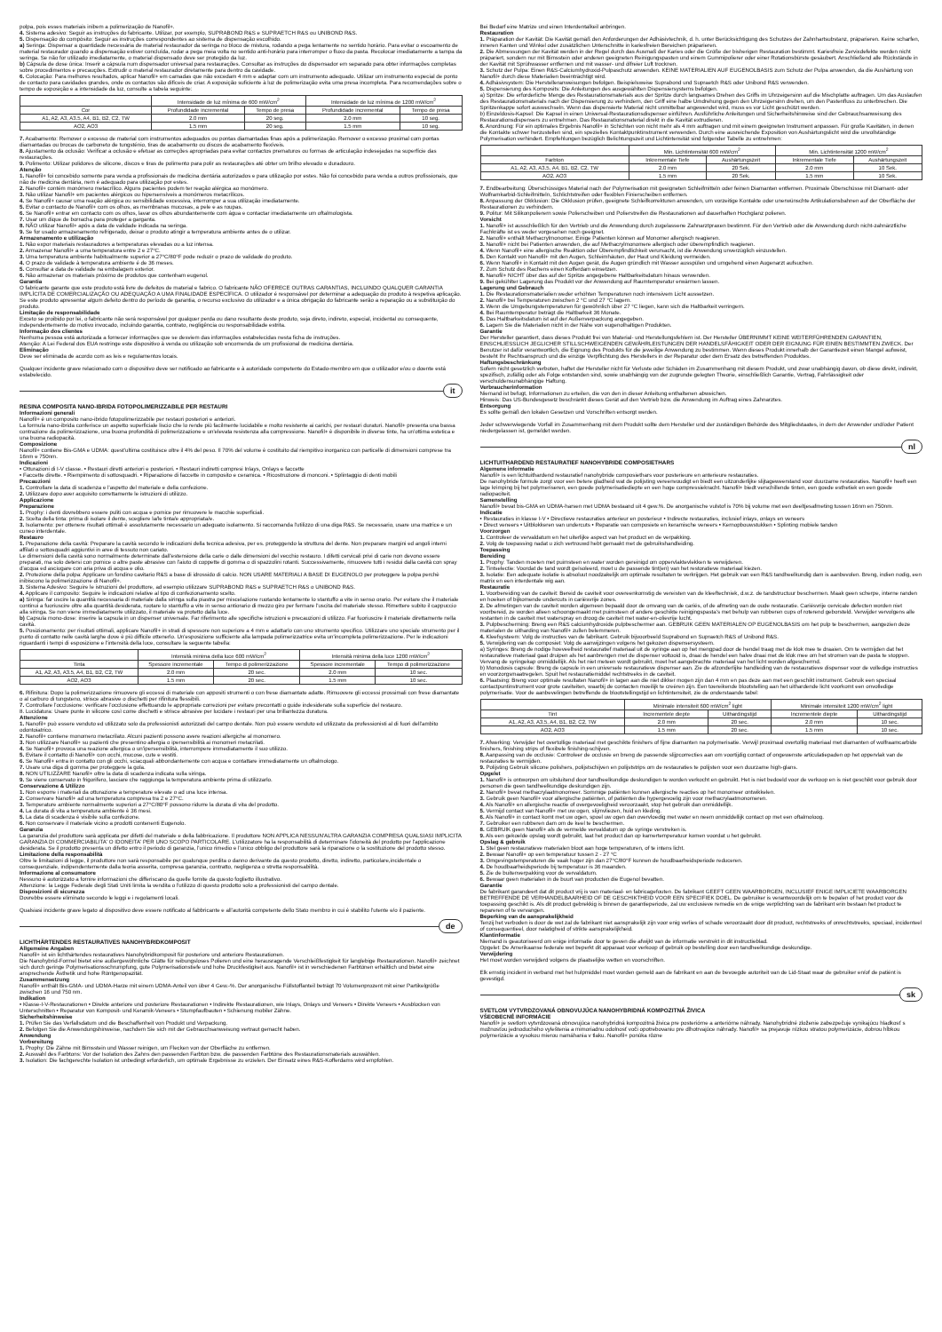polpa, pois esses materiais inibem a polimerização de Nanofil+.
4. Sistema adesivo: Seguir as instruções do fabricante. Utilizar, por exemplo, SUPRABOND R&S e SUPRAETCH R&S ou UNIBOND R&S.
5. Dispensação do compósito: Seguir as instruções correspondentes ao sistema de dispensação escolhido.
a) Seringa: Dispensar a quantidade necessária de material restaurador da seringa no bloco de mistura, rodando a pega lentamente no sentido horário. Para evitar o escoamento de material restaurador quando a dispensação estiver concluída, rodar a pega meia volta no sentido anti-horário para interromper o fluxo da pasta. Recolocar imediatamente a tampa da seringa. Se não for utilizado imediatamente, o material dispensado deve ser protegido da luz.
b) Cápsula de dose única: Inserir a cápsula num dispensador universal para restaurações. Consultar as instruções do dispensador em separado para obter informações completas sobre procedimentos e precauções. Extrudir o material restaurador diretamente para dentro da cavidade.
6. Colocação: Para melhores resultados, aplicar Nanofil+ em camadas que não excedam 4 mm e adaptar com um instrumento adequado. Utilizar um instrumento especial de ponto de contacto para cavidades grandes, onde os contactos são difíceis de criar. A exposição suficiente à luz de polimerização evita uma presa incompleta. Para recomendações sobre o tempo de exposição e a intensidade da luz, consulte a tabela seguinte:
| | Intensidade de luz mínima de 600 mW/cm<sup>2</sup> | | Intensidade de luz mínima de 1200 mW/cm<sup>2</sup> | |
| --- | --- | --- | --- | --- |
| Cor | Profundidade incremental | Tempo de presa | Profundidade incremental | Tempo de presa |
| A1, A2, A3, A3.5, A4, B1, B2, C2, TW | 2.0 mm | 20 seg. | 2.0 mm | 10 seg. |
| AO2, AO3 | 1.5 mm | 20 seg. | 1.5 mm | 10 seg. |
7. Acabamento: Remover o excesso de material com instrumentos adequados ou pontas diamantadas finas após a polimerização. Remover o excesso proximal com pontas diamantadas ou brocas de carboneto de tungsténio, tiras de acabamento ou discos de acabamento flexíveis.
8. Ajustamento da oclusão: Verificar a oclusão e efetuar as correções apropriadas para evitar contactos prematuros ou formas de articulação indesejadas na superfície das restaurações.
9. Polimento: Utilizar polidores de silicone, discos e tiras de polimento para polir as restaurações até obter um brilho elevado e duradouro.
Atenção
1. Nanofil+ foi concebido somente para venda a profissionais de medicina dentária autorizados e para utilização por estes. Não foi concebido para venda a outros profissionais, que não de medicina dentária, nem é adequado para utilização por estes.
2. Nanofil+ contém monómero metacrílico. Alguns pacientes podem ter reação alérgica ao monómero.
3. Não utilizar Nanofil+ em pacientes alérgicos ou hipersensíveis a monómeros metacrílicos.
4. Se Nanofil+ causar uma reação alérgica ou sensibilidade excessiva, interromper a sua utilização imediatamente.
5. Evitar o contacto de Nanofil+ com os olhos, as membranas mucosas, a pele e as roupas.
6. Se Nanofil+ entrar em contacto com os olhos, lavar os olhos abundantemente com água e contactar imediatamente um oftalmologista.
7. Usar um dique de borracha para proteger a garganta.
8. NÃO utilizar Nanofil+ após a data de validade indicada na seringa.
9. Se for usado armazenamento refrigerado, deixar o produto atingir a temperatura ambiente antes de o utilizar.
Armazenamento e utilização
1. Não expor materiais restauradores a temperaturas elevadas ou a luz intensa.
2. Armazenar Nanofil+ a uma temperatura entre 2 e 27°C.
3. Uma temperatura ambiente habitualmente superior a 27°C/80°F pode reduzir o prazo de validade do produto.
4. O prazo de validade à temperatura ambiente é de 36 meses.
5. Consultar a data de validade na embalagem exterior.
6. Não armazenar os materiais próximo de produtos que contenham eugenol.
Garantia
O fabricante garante que este produto está livre de defeitos de material e fabrico. O fabricante NÃO OFERECE OUTRAS GARANTIAS, INCLUINDO QUALQUER GARANTIA IMPLÍCITA DE COMERCIALIZAÇÃO OU ADEQUAÇÃO A UMA FINALIDADE ESPECÍFICA. O utilizador é responsável por determinar a adequação do produto à respetiva aplicação. Se este produto apresentar algum defeito dentro do período de garantia, o recurso exclusivo do utilizador e a única obrigação do fabricante serão a reparação ou a substituição do produto.
Limitação de responsabilidade
Exceto se proibido por lei, o fabricante não será responsável por qualquer perda ou dano resultante deste produto, seja direto, indireto, especial, incidental ou consequente, independentemente do motivo invocado, incluindo garantia, contrato, negligência ou responsabilidade estrita.
Informação dos clientes
Nenhuma pessoa está autorizada a fornecer informações que se desviem das informações estabelecidas nesta ficha de instruções.
Atenção: A Lei Federal dos EUA restringe este dispositivo à venda ou utilização sob encomenda de um profissional de medicina dentária.
Eliminação
Deve ser eliminada de acordo com as leis e regulamentos locais.
Qualquer incidente grave relacionado com o dispositivo deve ser notificado ao fabricante e à autoridade competente do Estado-membro em que o utilizador e/ou o doente está estabelecido.
it
RESINA COMPOSITA NANO-IBRIDA FOTOPOLIMERIZZABILE PER RESTAURI
Informazioni generali
Nanofil+ è un composito nano-ibrido fotopolimerizzabile per restauri posteriori e anteriori.
La formula nano-ibrida conferisce un aspetto superficiale liscio che lo rende più facilmente lucidabile e molto resistente ai carichi, per restauri duraturi. Nanofil+ presenta una bassa contrazione da polimerizzazione, una buona profondità di polimerizzazione e un'elevata resistenza alla compressione. Nanofil+ è disponibile in diverse tinte, ha un'ottima estetica e una buona radiopacità.
Composizione
Nanofil+ contiene Bis-GMA e UDMA: quest'ultima costituisce oltre il 4% del peso. Il 70% del volume è costituito dal riempitivo inorganico con particelle di dimensioni comprese tra 16nm e 750nm.
Indicazioni
• Otturazioni di I-V classe. • Restauri diretti anteriori e posteriori. • Restauri indiretti compresi Inlays, Onlays e faccette
• Faccette dirette. • Riempimento di sottosquadri. • Riparazione di faccette in composito e ceramica. • Ricostruzione di monconi. • Splintaggio di denti mobili
Precauzioni
1. Controllare la data di scadenza e l'aspetto del materiale e della confezione.
2. Utilizzare dopo aver acquisito correttamente le istruzioni di utilizzo.
Applicazione
Preparazione
1. Prophy: i denti dovrebbero essere puliti con acqua e pomice per rimuovere le macchie superficiali.
2. Scelta della tinta: prima di isolare il dente, scegliere la/le tinta/e appropriata/e.
3. Isolamento: per ottenere risultati ottimali è assolutamente necessario un adeguato isolamento. Si raccomanda l'utilizzo di una diga R&S. Se necessario, usare una matrice e un cuneo interdentale.
Restauro
1. Preparazione della cavità: Preparare la cavità secondo le indicazioni della tecnica adesiva, per es. proteggendo la struttura del dente. Non preparare margini ed angoli interni affilati o sottosquadri aggiuntivi in aree di tessuto non cariato.
Le dimensioni della cavità sono normalmente determinate dall'estensione della carie o dalle dimensioni del vecchio restauro. I difetti cervicali privi di carie non devono essere preparati, ma solo detersi con pomice o altre paste abrasive con l'aiuto di coppette di gomma o di spazzolini rotanti. Successivamente, rimuovere tutti i residui dalla cavità con spray d'acqua ed asciugare con aria priva di acqua e olio.
2. Protezione della polpa: Applicare un fondino cavitario R&S a base di idrossido di calcio. NON USARE MATERIALI A BASE DI EUGENOLO per proteggere la polpa perchè inibiscono la polimerizzazione di Nanofil+.
3. Sistema Adesivo: Seguire le istruzioni del produttore, ad esempio utilizzare SUPRABOND R&S e SUPRAETCH R&S o UNIBOND R&S.
4. Applicare il composito: Seguire le indicazioni relative al tipo di confezionamento scelto.
a) Siringa: far uscire la quantità necessaria di materiale dalla siringa sulla piastra per miscelazione ruotando lentamente lo stantuffo a vite in senso orario. Per evitare che il materiale continui a fuoriuscire oltre alla quantità desiderata, ruotare lo stantuffo a vite in senso antiorario di mezzo giro per fermare l'uscita del materiale stesso. Rimettere subito il cappuccio alla siringa. Se non viene immediatamente utilizzato, il materiale va protetto dalla luce.
b) Capsula mono-dose: inserire la capsula in un dispenser universale. Far riferimento alle specifiche istruzioni e precauzioni di utilizzo. Far fuoriuscire il materiale direttamente nella cavità.
5. Posizionamento: per risultati ottimali, applicare Nanofil+ in strati di spessore non superiore a 4 mm e adattarlo con uno strumento specifico. Utilizzare uno speciale strumento per il punto di contatto nelle cavità larghe dove è più difficile ottenerlo. Un'esposizione sufficiente alla lampada polimerizzatrice evita un'incompleta polimerizzazione. Per le indicazioni riguardanti i tempi di esposizione e l'intensità della luce, consultare la seguente tabella:
| | Intensità minima della luce 600 mW/cm<sup>2</sup> | | Intensità minima della luce 1200 mW/cm<sup>2</sup> | |
| --- | --- | --- | --- | --- |
| Tinta | Spessore incrementale | Tempo di polimerizzazione | Spessore incrementale | Tempo di polimerizzazione |
| A1, A2, A3, A3.5, A4, B1, B2, C2, TW | 2.0 mm | 20 sec. | 2.0 mm | 10 sec. |
| AO2, AO3 | 1.5 mm | 20 sec. | 1.5 mm | 10 sec. |
6. Rifinitura: Dopo la polimerizzazione rimuovere gli eccessi di materiale con appositi strumenti o con frese diamantate adatte. Rimuovere gli eccessi prossimali con frese diamantate o al carburo di tungsteno, strisce abrasive o dischetti per rifinitura flessibili.
7. Controllare l'occlusione: verificare l'occlusione effettuando le appropriate correzioni per evitare precontatti o guide indesiderate sulla superficie del restauro.
8. Lucidatura: Usare punte in silicone così come dischetti e strisce abrasive per lucidare i restauri per una brillantezza duratura.
Attenzione
1. Nanofil+ può essere venduto ed utilizzato solo da professionisti autorizzati del campo dentale. Non può essere venduto ed utilizzato da professionisti al di fuori dell'ambito odontoiatrico.
2. Nanofil+ contiene monomero metacrilato. Alcuni pazienti possono avere reazioni allergiche al monomero.
3. Non utilizzare Nanofil+ su pazienti che presentino allergia o ipersensibilità ai monomeri metacrilati.
4. Se Nanofil+ provoca una reazione allergica o un'ipersensibilità, interrompere immediatamente il suo utilizzo.
5. Evitare il contatto di Nanofil+ con occhi, mucose, cute e vestiti.
6. Se Nanofil+ entra in contatto con gli occhi, sciacquali abbondantemente con acqua e contattare immediatamente un oftalmologo.
7. Usare una diga di gomma per proteggere la gola.
8. NON UTILIZZARE Nanofil+ oltre la data di scadenza indicata sulla siringa.
9. Se viene conservato in frigorifero, lasciare che raggiunga la temperatura ambiente prima di utilizzarlo.
Conservazione & Utilizzo
1. Non esporre i materiali da otturazione a temperature elevate o ad una luce intensa.
2. Conservare Nanofil+ ad una temperatura compresa tra 2 e 27°C.
3. Temperature ambiente normalmente superiori a 27°C/80°F possono ridurre la durata di vita del prodotto.
4. La durata di vita a temperatura ambiente è 36 mesi.
5. La data di scadenza è visibile sulla confezione.
6. Non conservare il materiale vicino a prodotti contenenti Eugenolo.
Garanzia
La garanzia del produttore sarà applicata per difetti del materiale e della fabbricazione. Il produttore NON APPLICA NESSUN'ALTRA GARANZIA COMPRESA QUALSIASI IMPLICITA GARANZIA DI COMMERCIABILITA' O IDONEITA' PER UNO SCOPO PARTICOLARE. L'utilizzatore ha la responsabilità di determinare l'idoneità del prodotto per l'applicazione desiderata. Se il prodotto presenta un difetto entro il periodo di garanzia, l'unico rimedio e l'unico obbligo del produttore sarà la riparazione o la sostituzione del prodotto stesso.
Limitazione della responsabilità
Oltre le limitazioni di legge, il produttore non sarà responsabile per qualunque perdita o danno derivante da questo prodotto, diretto, indiretto, particolare,incidentale o consequenziale, indipendentemente dalla teoria asserita, compresa garanzia, contratto, negligenza o stretta responsabilità.
Informazione al consumatore
Nessuno è autorizzato a fornire informazioni che differiscano da quelle fornite da questo foglietto illustrativo.
Attenzione: la Legge Federale degli Stati Uniti limita la vendita o l'utilizzo di questo prodotto solo a professionisti del campo dentale.
Disposizioni di sicurezza
Dovrebbe essere eliminato secondo le leggi e i regolamenti locali.
Qualsiasi incidente grave legato al dispositivo deve essere notificato al fabbricante e all'autorità competente dello Stato membro in cui è stabilito l'utente e/o il paziente.
de
LICHTHÄRTENDES RESTAURATIVES NANOHYBRIDKOMPOSIT
Allgemeine Angaben
Nanofil+ ist ein lichthärtendes restauratives Nanohybridkomposit für posteriore und anteriore Restaurationen.
Die Nanohybrid-Formel bietet eine außergewöhnliche Glätte für reibungsloses Polieren und eine herausragende Verschleißfestigkeit für langlebige Restaurationen. Nanofil+ zeichnet sich durch geringe Polymerisationsschrumpfung, gute Polymerisationstiefe und hohe Druckfestigkeit aus. Nanofil+ ist in verschiedenen Farbtönen erhältlich und bietet eine ansprechende Ästhetik und hohe Röntgenopazität.
Zusammensetzung
Nanofil+ enthält Bis-GMA- und UDMA-Harze mit einem UDMA-Anteil von über 4 Gew.-%. Der anorganische Füllstoffanteil beträgt 70 Volumenprozent mit einer Partikelgröße zwischen 16 und 750 nm.
Indikation
• Klasse-I-V-Restaurationen • Direkte anteriore und posteriore Restaurationen • Indirekte Restaurationen, wie Inlays, Onlays und Veneers • Direkte Veneers • Ausblocken von Unterschnitten • Reparatur von Komposit- und Keramik-Veneers • Stumpfaufbauten • Schienung mobiler Zähne.
Sicherheitshinweise
1. Prüfen Sie das Verfallsdatum und die Beschaffenheit von Produkt und Verpackung.
2. Befolgen Sie die Anwendungshinweise, nachdem Sie sich mit der Gebrauchsanweisung vertraut gemacht haben.
Anwendung
Vorbereitung
1. Prophy: Die Zähne mit Bimsstein und Wasser reinigen, um Flecken von der Oberfläche zu entfernen.
2. Auswahl des Farbtons: Vor der Isolation des Zahns den passenden Farbton bzw. die passenden Farbtöne des Restaurationsmaterials auswählen.
3. Isolation: Die fachgerechte Isolation ist unbedingt erforderlich, um optimale Ergebnisse zu erzielen. Der Einsatz eines R&S-Kofferdams wird empfohlen.
Bei Bedarf eine Matrize und einen Interdentalkeil anbringen.
Restauration
1. Präparation der Kavität: Die Kavität gemäß den Anforderungen der Adhäsivtechnik, d. h. unter Berücksichtigung des Schutzes der Zahnhartsubstanz, präparieren. Keine scharfen, inneren Kanten und Winkel oder zusätzlichen Unterschnitte in kariesfreien Bereichen präparieren.
2. Die Abmessungen der Kavität werden in der Regel durch das Ausmaß der Karies oder die Größe der bisherigen Restauration bestimmt. Kariesfreie Zervixdefekte werden nicht präpariert, sondern nur mit Bimsstein oder anderen geeigneten Reinigungspasten und einem Gummipolierer oder einer Rotationsbürste gesäubert. Anschließend alle Rückstände in der Kavität mit Sprühwasser entfernen und mit wasser- und ölfreier Luft trocknen.
3. Schutz der Pulpa: Einen R&S-Calciumhydroxid-Pulpaschutz anwenden. KEINE MATERIALIEN AUF EUGENOLBASIS zum Schutz der Pulpa anwenden, da die Aushärtung von Nanofil+ durch diese Materialien beeinträchtigt wird.
4. Adhäsivsystem: Die Herstelleranweisungen befolgen. Beispielsweise Suprabond und Supraetch R&S oder Unibond R&S verwenden.
5. Dispensierung des Komposits: Die Anleitungen des ausgewählten Dispensiersystems befolgen.
a) Spritze: Die erforderliche Menge des Restaurationsmaterials aus der Spritze durch langsames Drehen des Griffs im Uhrzeigersinn auf die Mischplatte auftragen. Um das Auslaufen des Restaurationsmaterials nach der Dispensierung zu verhindern, den Griff eine halbe Umdrehung gegen den Uhrzeigersinn drehen, um den Pastenfluss zu unterbrechen. Die Spritzenkappe sofort auswechseln. Wenn das dispensierte Material nicht unmittelbar angewendet wird, muss es vor Licht geschützt werden.
b) Einzeldosis-Kapsel: Die Kapsel in einen Universal-Restaurationsdispenser einführen. Ausführliche Anleitungen und Sicherheitshinweise sind der Gebrauchsanweisung des Restaurationsdispensers zu entnehmen. Das Restaurationsmaterial direkt in die Kavität extrudieren.
6. Anordnung: Für ein optimales Ergebnis Nanofil+ in Schichten von nicht mehr als 4 mm auftragen und mit einem geeigneten Instrument anpassen. Für große Kavitäten, in denen die Kontakte schwer herzustellen sind, ein spezielles Kontaktpunktinstrument verwenden. Durch eine ausreichende Exposition von Aushärtungslicht wird die unvollständige Polymerisation verhindert. Empfehlungen bezüglich Belichtungszeit und Lichtintensität sind folgender Tabelle zu entnehmen:
| | Min. Lichtintensität 600 mW/cm<sup>2</sup> | | Min. Lichtintensität 1200 mW/cm<sup>2</sup> | |
| --- | --- | --- | --- | --- |
| Farbton | Inkrementale Tiefe | Aushärtungszeit | Inkrementale Tiefe | Aushärtungszeit |
| A1, A2, A3, A3.5, A4, B1, B2, C2, TW | 2.0 mm | 20 Sek. | 2.0 mm | 10 Sek. |
| AO2, AO3 | 1.5 mm | 20 Sek. | 1.5 mm | 10 Sek. |
7. Endbearbeitung: Überschüssiges Material nach der Polymerisation mit geeigneten Schleifmitteln oder feinen Diamanten entfernen. Proximale Überschüsse mit Diamant- oder Wolframkarbid-Schleifmitteln, Schlichtstreifen oder flexiblen Finierscheiben entfernen.
8. Anpassung der Okklusion: Die Okklusion prüfen, geeignete Schleifkorrekturen anwenden, um vorzeitige Kontakte oder unerwünschte Artikulationsbahnen auf der Oberfläche der Restaurationen zu verhindern.
9. Politur: Mit Silikonpolierern sowie Polierscheiben und Polierstreifen die Restaurationen auf dauerhaften Hochglanz polieren.
Vorsicht
1. Nanofil+ ist ausschließlich für den Vertrieb und die Anwendung durch zugelassene Zahnarztpraxen bestimmt. Für den Vertrieb oder die Anwendung durch nicht-zahnärztliche Fachkräfte ist es weder vorgesehen noch geeignet.
2. Nanofil+ enthält Methacrylmonomer. Einige Patienten können auf Monomer allergisch reagieren.
3. Nanofil+ nicht bei Patienten anwenden, die auf Methacrylmonomere allergisch oder überempfindlich reagieren.
4. Wenn Nanofil+ eine allergische Reaktion oder Überempfindlichkeit verursacht, ist die Anwendung unverzüglich einzustellen.
5. Den Kontakt von Nanofil+ mit den Augen, Schleimhäuten, der Haut und Kleidung vermeiden.
6. Wenn Nanofil+ in Kontakt mit den Augen gerät, die Augen gründlich mit Wasser ausspülen und umgehend einen Augenarzt aufsuchen.
7. Zum Schutz des Rachens einen Kofferdam einsetzen.
8. Nanofil+ NICHT über das auf der Spritze angegebene Haltbarkeitsdatum hinaus verwenden.
9. Bei gekühlter Lagerung das Produkt vor der Anwendung auf Raumtemperatur erwärmen lassen.
Lagerung und Gebrauch
1. Die Restaurationsmaterialien weder erhöhten Temperaturen noch intensivem Licht aussetzen.
2. Nanofil+ bei Temperaturen zwischen 2 °C und 27 °C lagern.
3. Wenn die Umgebungstemperaturen für gewöhnlich über 27 °C liegen, kann sich die Haltbarkeit verringern.
4. Bei Raumtemperatur beträgt die Haltbarkeit 36 Monate.
5. Das Haltbarkeitsdatum ist auf der Außenverpackung angegeben.
6. Lagern Sie die Materialien nicht in der Nähe von eugenolhaltigen Produkten.
Garantie
Der Hersteller garantiert, dass dieses Produkt frei von Material- und Herstellungsfehlern ist. Der Hersteller ÜBERNIMMT KEINE WEITERFÜHRENDEN GARANTIEN, EINSCHLIESSLICH JEGLICHER STILLSCHWEIGENDEN GEWÄHRLEISTUNGEN DER HANDELSFÄHIGKEIT ODER DER EIGNUNG FÜR EINEN BESTIMMTEN ZWECK. Der Benutzer ist dafür verantwortlich, die Eignung des Produkts für die jeweilige Anwendung zu bestimmen. Wenn dieses Produkt innerhalb der Garantiezeit einen Mangel aufweist, besteht Ihr Rechtsanspruch und die einzige Verpflichtung des Herstellers in der Reparatur oder dem Ersatz des betreffenden Produktes.
Haftungsbeschränkung
Sofern nicht gesetzlich verboten, haftet der Hersteller nicht für Verluste oder Schäden im Zusammenhang mit diesem Produkt, und zwar unabhängig davon, ob diese direkt, indirekt, spezifisch, zufällig oder als Folge entstanden sind, sowie unabhängig von der zugrunde gelegten Theorie, einschließlich Garantie, Vertrag, Fahrlässigkeit oder verschuldensunabhängige Haftung.
Verbraucherinformation
Niemand ist befugt, Informationen zu erteilen, die von den in dieser Anleitung enthaltenen abweichen.
Hinweis: Das US-Bundesgesetz beschränkt dieses Gerät auf den Vertrieb bzw. die Anwendung im Auftrag eines Zahnarztes.
Entsorgung
Es sollte gemäß den lokalen Gesetzen und Vorschriften entsorgt werden.
Jeder schwerwiegende Vorfall im Zusammenhang mit dem Produkt sollte dem Hersteller und der zuständigen Behörde des Mitgliedstaates, in dem der Anwender und/oder Patient niedergelassen ist, gemeldet werden.
nl
LICHTUITHARDEND RESTAURATIEF NANOHYBRIDE COMPOSIETHARS
Algemene informatie
Nanofil+ is een lichtuithardend restauratief nanohybride composiethars voor posterieure en anterieure restauraties.
De nanohybride formule zorgt voor een betere gladheid wat de polijsting vereenvoudigt en biedt een uitzonderlijke slijtageweerstand voor duurzame restauraties. Nanofil+ heeft een lage krimping bij het polymeriseren, een goede polymerisatiediepte en een hoge compressiekracht. Nanofil+ biedt verschillende tinten, een goede esthetiek en een goede radiopaciteit.
Samenstelling
Nanofil+ bevat bis-GMA en UDMA-harsen met UDMA bestaand uit 4 gew.%. De anorganische vulstof is 70% bij volume met een deeltjesafmeting tussen 16nm en 750nm.
Indicatie
• Restauraties in klasse I-V • Directieve restauraties anterieur en posterieur • Indirecte restauraties, inclusief inlays, onlays en veneers
• Direct veneers • Uitblokkeren van undercuts • Reparatie van composiete en keramische veneers • Kernopbouwstukken • Splinting mobiele tanden
Voorzorgen
1. Controleer de vervaldatum en het uiterlijke aspect van het product en de verpakking.
2. Volg de toepassing nadat u zich vertrouwd hebt gemaakt met de gebruikshandleiding.
Toepassing
Bereiding
1. Prophy: Tanden moeten met puimsteen en water worden gereinigd om oppervlaktevlekken te verwijderen.
2. Tintselectie: Voordat de tand wordt geïsoleerd, moet u de passende tint(en) van het restoratieve materiaal kiezen.
3. Isolatie: Een adequate isolatie is absoluut noodzakelijk om optimale resultaten te verkrijgen. Het gebruik van een R&S tandheelkundig dam is aanbevolen. Breng, indien nodig, een matrix en een interdentale wig aan.
Restauratie
1. Voorbereiding van de caviteit: Bereid de caviteit voor overeenkomstig de vereisten van de kleeftechniek, d.w.z. de tandstructuur beschermen. Maak geen scherpe, interne randen en hoeken of bijkomende undercuts in cariësvrije zones.
2. De afmetingen van de caviteit worden algemeen bepaald door de omvang van de cariës, of de afmeting van de oude restauratie. Cariësvrije cervicale defecten worden niet voorbereid, ze worden alleen schoongemaakt met puimsteen of andere geschikte reinigingspasta's met behulp van rubberen cups of roterend geborsteld. Verwijder vervolgens alle restanten in de caviteit met waterspray en droog de caviteit met water-en-olievrije lucht.
3. Pulpbescherming: Breng een R&S calciumhydroxide pulpbeschermer aan. GEBRUIK GEEN MATERIALEN OP EUGENOLBASIS om het pulp te beschermen, aangezien deze materialen de uitharding van Nanofil+ zullen belemmeren.
4. Kleefsysteem: Volg de instructies van de fabrikant. Gebruik bijvoorbeeld Suprabond en Supraetch R&S of Unibond R&S.
5. Verwijdering van de composiet: Volg de aanwijzingen volgens het gekozen dispensersysteem.
a) Syringes: Breng de nodige hoeveelheid restauratief materiaal uit de syringe aan op het mengpad door de hendel traag met de klok mee te draaien. Om te vermijden dat het restauratieve materiaal gaat druipen als het aanbrengen met de dispenser voltooid is, draai de hendel een halve draai met de klok mee om het stromen van de pasta te stoppen. Vervang de syringekap onmiddellijk. Als het niet meteen wordt gebruikt, moet het aangebrachte materiaal van het licht worden afgeschermd.
b) Monodosis capsule: Breng de capsule in een universele restauratieve dispenser aan. Zie de afzonderlijke handleiding van de restauratieve dispenser voor de volledige instructies en voorzorgsmaatregelen. Spuit het restauratiemiddel rechtstreeks in de caviteit.
6. Plaatsing: Breng voor optimale resultaten Nanofil+ in lagen aan die niet dikker mogen zijn dan 4 mm en pas deze aan met een geschikt instrument. Gebruik een speciaal contactpuntinstrument voor grote caviteiten, waarbij de contacten moeilijk te creëren zijn. Een toereikende blootstelling aan het uithardende licht voorkomt een onvolledige polymerisatie. Voor de aanbevelingen betreffende de blootstellingstijd en lichtintensiteit, zie de onderstaande tabel:
| | Minimale intensiteit 600 mW/cm<sup>2</sup> light | | Minimale intensiteit 1200 mW/cm<sup>2</sup> light | |
| --- | --- | --- | --- | --- |
| Tint | Incrementele diepte | Uithardingstijd | Incrementele diepte | Uithardingstijd |
| A1, A2, A3, A3.5, A4, B1, B2, C2, TW | 2.0 mm | 20 sec. | 2.0 mm | 10 sec. |
| AO2, AO3 | 1.5 mm | 20 sec. | 1.5 mm | 10 sec. |
7. Afwerking: Verwijder het overtollige materiaal met geschikte finishers of fijne diamanten na polymerisatie. Verwijl proximaal overtollig materiaal met diamanten of wolfraamcarbide finishers, finishing strips of flexibele finishing-schijven.
8. Aanpassing van de occlusie: Controleer de occlusie en breng de passende slijpcorrecties aan om voortijdig contact of ongewenste articulatiepaden op het oppervlak van de restauraties te vermijden.
9. Polijsting Gebruik silicone polishers, polijstschijven en polijststrips om de restauraties te polijsten voor een duurzame high-glans.
Opgelet
1. Nanofil+ is ontworpen om uitsluitend door tandheelkundige deskundigen te worden verkocht en gebruikt. Het is niet bedoeld voor de verkoop en is niet geschikt voor gebruik door personen die geen tandheelkundige deskundigen zijn.
2. Nanofil+ bevat methacrylaatmonomeer. Sommige patiënten kunnen allergische reacties op het monomeer ontwikkelen.
3. Gebruik geen Nanofil+ voor allergische patiënten, of patiënten die hypergevoelig zijn voor methacrylaatmonomeren.
4. Als Nanofil+ en allergische reactie of overgevoeligheid veroorzaakt, stop het gebruik dan onmiddellijk.
5. Vermijd contact van Nanofil+ met uw ogen, slijmvliezen, huid en kleding.
6. Als Nanofil+ in contact komt met uw ogen, spoel uw ogen dan overvloedig met water en neem onmiddellijk contact op met een oftalmoloog.
7. Gebruiker een rubberen dam om de keel te beschermen.
8. GEBRUIK geen Nanofil+ als de vermelde vervaldatum op de syringe verstreken is.
9. Als een gekoelde opslag wordt gebruikt, laat het product dan op kamertemperatuur komen voordat u het gebruikt.
Opslag & gebruik
1. Stel geen restauratieve materialen bloot aan hoge temperaturen, of te intens licht.
2. Bewaar Nanofil+ op een temperatuur tussen 2 - 27 °C
3. Omgevingstemperaturen die vaak hoger zijn dan 27°C/80°F kunnen de houdbaarheidsperiode reduceren.
4. De houdbaarheidsperiode bij temperatuur is 36 maanden.
5. Zie de buitenverpakking voor de vervaldatum.
6. Bewaar geen materialen in de buurt van producten die Eugenol bevatten.
Garantie
De fabrikant garandeert dat dit product vrij is van materiaal- en fabricagefouten. De fabrikant GEEFT GEEN WAARBORGEN, INCLUSIEF ENIGE IMPLICIETE WAARBORGEN BETREFFENDE DE VERHANDELBAARHEID OF DE GESCHIKTHEID VOOR EEN SPECIFIEK DOEL. De gebruiker is verantwoordelijk om te bepalen of het product voor de toepassing geschikt is. Als dit product gebrekkig is binnen de garantieperiode, zal uw exclusieve remedie en de enige verplichting van de fabrikant erin bestaan het product te repareren of te vervangen.
Beperking van de aansprakelijkheid
Tenzij het verboden is door de wet zal de fabrikant niet aansprakelijk zijn voor enig verlies of schade veroorzaakt door dit product, rechtstreeks of onrechtstreeks, speciaal, incidenteel of consequentieel, door nalatigheid of strikte aansprakelijkheid.
Klantinformatie
Niemand is geautoriseerd om enige informatie door te geven die afwijkt van de informatie verstrekt in dit instructieblad.
Opgelet: De Amerikaanse federale wet beperkt dit apparaat voor verkoop of gebruik op bestelling door een tandheelkundige deskundige.
Verwijdering
Het moet worden verwijderd volgens de plaatselijke wetten en voorschriften.
Elk ernstig incident in verband met het hulpmiddel moet worden gemeld aan de fabrikant en aan de bevoegde autoriteit van de Lid-Staat waar de gebruiker en/of de patiënt is gevestigd.
sk
SVETLOM VYTVRDZOVANÁ OBNOVUJÚCA NANOHYBRIDNÁ KOMPOZITNÁ ŽIVICA
VŠEOBECNÉ INFORMÁCIE
Nanofil+ je svetlom vytvrdzovaná obnovujúca nanohybridná kompozitná živica pre posteriórne a anteriórne náhrady. Nanohybridné zloženie zabezpečuje vynikajúcu hladkosť s možnosťou jednoduchého vyleštenia a mimoriadnu odolnosť voči opotrebovaniu pre dlhotrvajúce náhrady. Nanofil+ sa prejavuje nízkou stratou polymerizácie, dobrou hĺbkou polymerizácie a vysokou mierou namáhania v tlaku. Nanofil+ ponúka rôzne